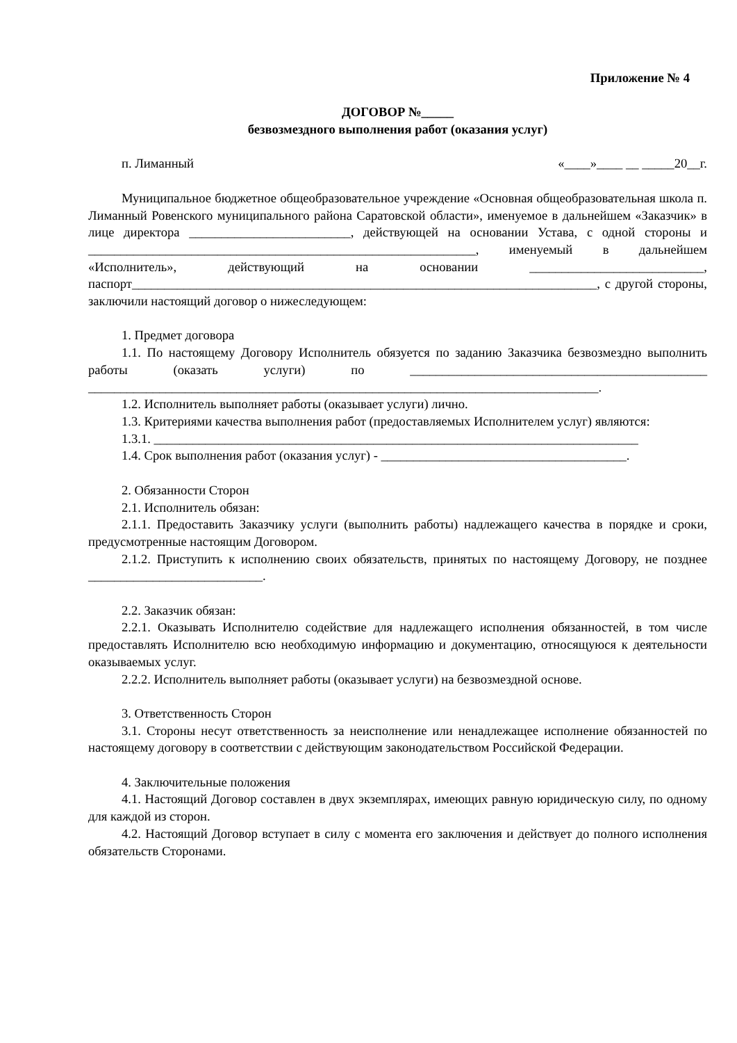Приложение № 4
ДОГОВОР №_____
безвозмездного выполнения работ (оказания услуг)
п. Лиманный «____»____ __ _____20__г.
Муниципальное бюджетное общеобразовательное учреждение «Основная общеобразовательная школа п. Лиманный Ровенского муниципального района Саратовской области», именуемое в дальнейшем «Заказчик» в лице директора _________________________, действующей на основании Устава, с одной стороны и ____________________________________________________________, именуемый в дальнейшем «Исполнитель», действующий на основании ___________________________, паспорт________________________________________________________________________, с другой стороны, заключили настоящий договор о нижеследующем:
1. Предмет договора
1.1. По настоящему Договору Исполнитель обязуется по заданию Заказчика безвозмездно выполнить работы (оказать услуги) по ______________________________________________ _______________________________________________________________________________.
1.2. Исполнитель выполняет работы (оказывает услуги) лично.
1.3. Критериями качества выполнения работ (предоставляемых Исполнителем услуг) являются:
1.3.1. ___________________________________________________________________________
1.4. Срок выполнения работ (оказания услуг) - ______________________________________.
2. Обязанности Сторон
2.1. Исполнитель обязан:
2.1.1. Предоставить Заказчику услуги (выполнить работы) надлежащего качества в порядке и сроки, предусмотренные настоящим Договором.
2.1.2. Приступить к исполнению своих обязательств, принятых по настоящему Договору, не позднее ___________________________.
2.2. Заказчик обязан:
2.2.1. Оказывать Исполнителю содействие для надлежащего исполнения обязанностей, в том числе предоставлять Исполнителю всю необходимую информацию и документацию, относящуюся к деятельности оказываемых услуг.
2.2.2. Исполнитель выполняет работы (оказывает услуги) на безвозмездной основе.
3. Ответственность Сторон
3.1. Стороны несут ответственность за неисполнение или ненадлежащее исполнение обязанностей по настоящему договору в соответствии с действующим законодательством Российской Федерации.
4. Заключительные положения
4.1. Настоящий Договор составлен в двух экземплярах, имеющих равную юридическую силу, по одному для каждой из сторон.
4.2. Настоящий Договор вступает в силу с момента его заключения и действует до полного исполнения обязательств Сторонами.